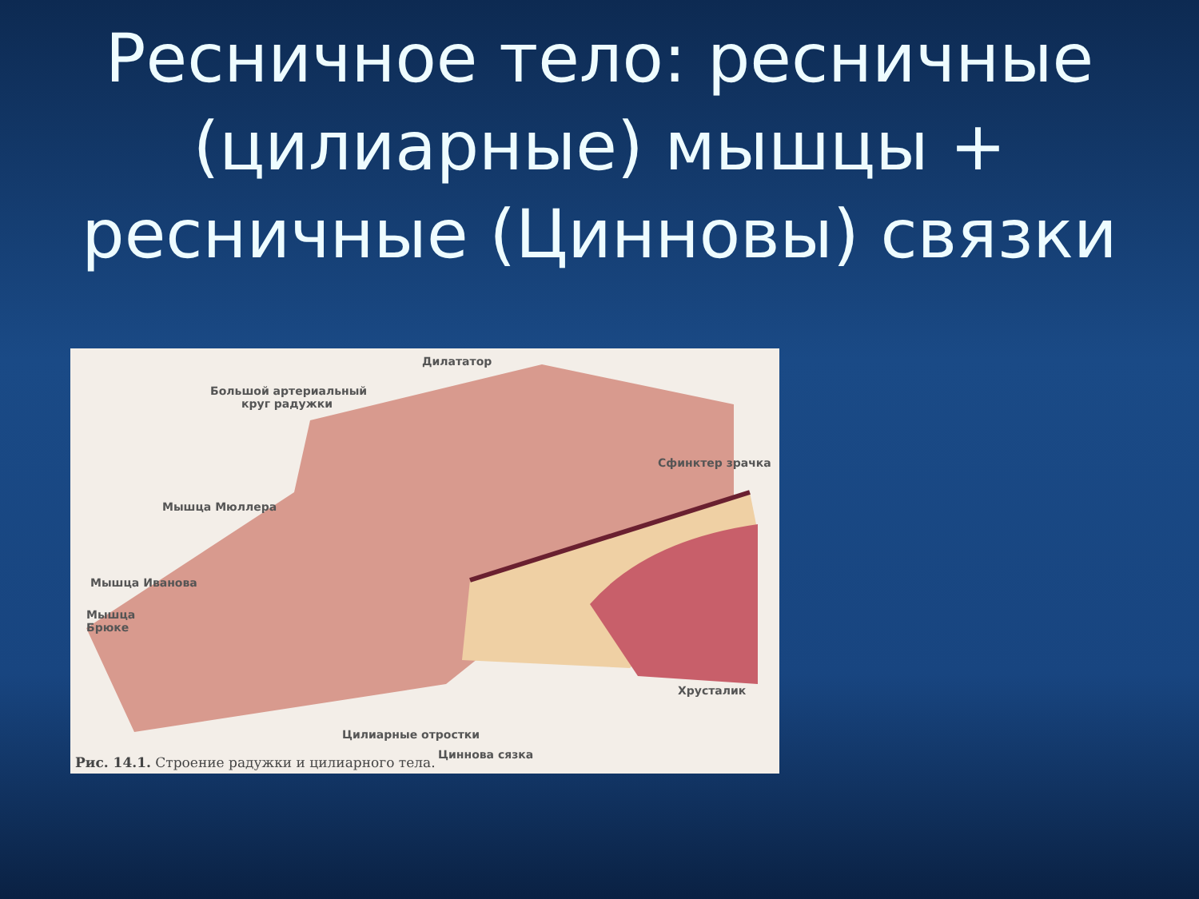Ресничное тело: ресничные (цилиарные) мышцы + ресничные (Цинновы) связки
Дилататор
Большой артериальный
круг радужки
Сфинктер зрачка
Мышца Мюллера
Мышца Иванова
Мышца
Брюке
Хрусталик
Цилиарные отростки
Циннова сязка
Рис. 14.1. Строение радужки и цилиарного тела.